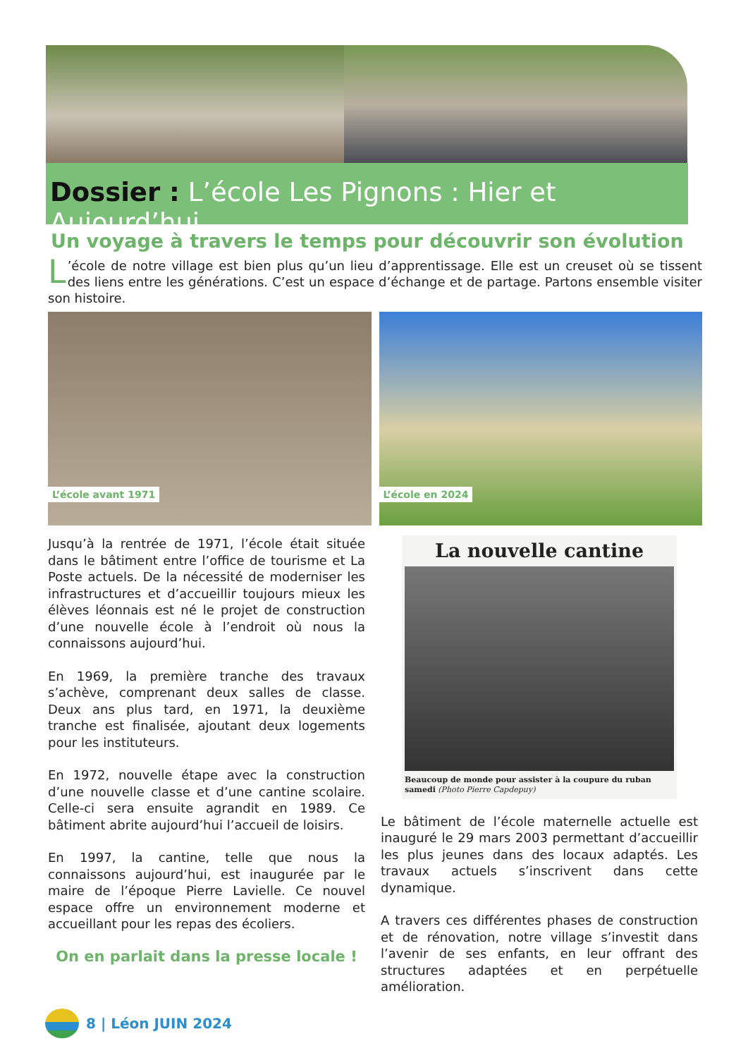Dossier : L’école Les Pignons : Hier et Aujourd’hui
Un voyage à travers le temps pour découvrir son évolution
L’école de notre village est bien plus qu’un lieu d’apprentissage. Elle est un creuset où se tissent des liens entre les générations. C’est un espace d’échange et de partage. Partons ensemble visiter son histoire.
L’école avant 1971
L’école en 2024
Jusqu’à la rentrée de 1971, l’école était située dans le bâtiment entre l’office de tourisme et La Poste actuels. De la nécessité de moderniser les infrastructures et d’accueillir toujours mieux les élèves léonnais est né le projet de construction d’une nouvelle école à l’endroit où nous la connaissons aujourd’hui.
En 1969, la première tranche des travaux s’achève, comprenant deux salles de classe. Deux ans plus tard, en 1971, la deuxième tranche est finalisée, ajoutant deux logements pour les instituteurs.
En 1972, nouvelle étape avec la construction d’une nouvelle classe et d’une cantine scolaire. Celle-ci sera ensuite agrandit en 1989. Ce bâtiment abrite aujourd’hui l’accueil de loisirs.
En 1997, la cantine, telle que nous la connaissons aujourd’hui, est inaugurée par le maire de l’époque Pierre Lavielle. Ce nouvel espace offre un environnement moderne et accueillant pour les repas des écoliers.
On en parlait dans la presse locale !
La nouvelle cantine
Beaucoup de monde pour assister à la coupure du ruban samedi (Photo Pierre Capdepuy)
Le bâtiment de l’école maternelle actuelle est inauguré le 29 mars 2003 permettant d’accueillir les plus jeunes dans des locaux adaptés. Les travaux actuels s’inscrivent dans cette dynamique.
A travers ces différentes phases de construction et de rénovation, notre village s’investit dans l’avenir de ses enfants, en leur offrant des structures adaptées et en perpétuelle amélioration.
8 | Léon JUIN 2024